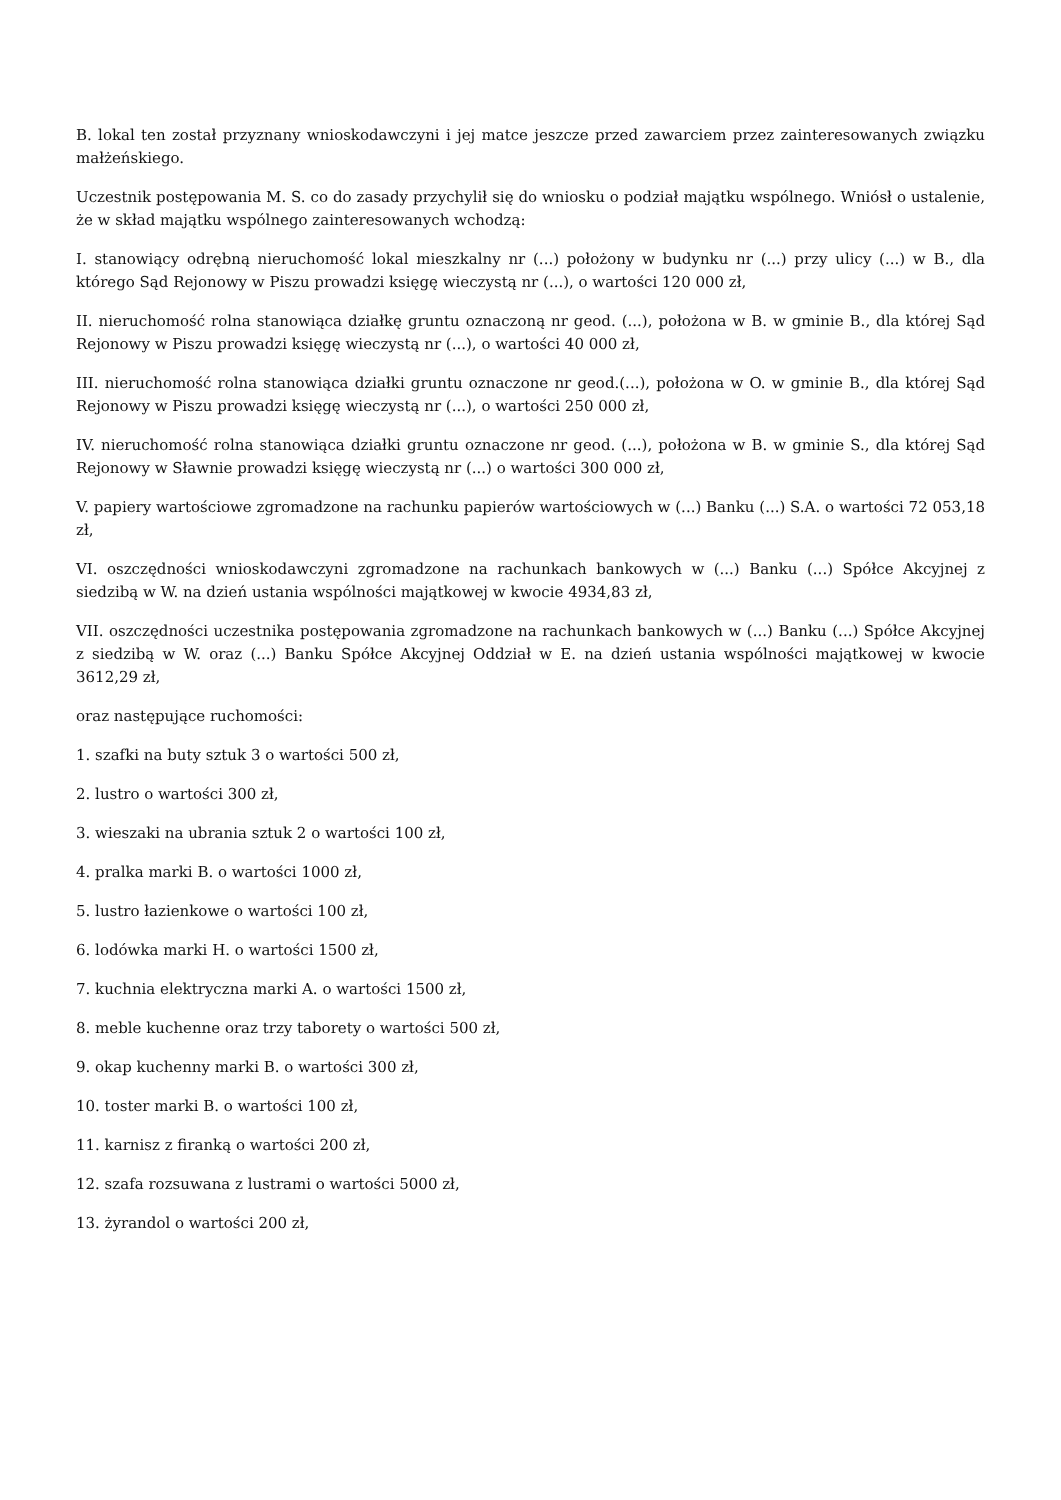B. lokal ten został przyznany wnioskodawczyni i jej matce jeszcze przed zawarciem przez zainteresowanych związku małżeńskiego.
Uczestnik postępowania M. S. co do zasady przychylił się do wniosku o podział majątku wspólnego. Wniósł o ustalenie, że w skład majątku wspólnego zainteresowanych wchodzą:
I. stanowiący odrębną nieruchomość lokal mieszkalny nr (...) położony w budynku nr (...) przy ulicy (...) w B., dla którego Sąd Rejonowy w Piszu prowadzi księgę wieczystą nr (...), o wartości 120 000 zł,
II. nieruchomość rolna stanowiąca działkę gruntu oznaczoną nr geod. (...), położona w B. w gminie B., dla której Sąd Rejonowy w Piszu prowadzi księgę wieczystą nr (...), o wartości 40 000 zł,
III. nieruchomość rolna stanowiąca działki gruntu oznaczone nr geod.(...), położona w O. w gminie B., dla której Sąd Rejonowy w Piszu prowadzi księgę wieczystą nr (...), o wartości 250 000 zł,
IV. nieruchomość rolna stanowiąca działki gruntu oznaczone nr geod. (...), położona w B. w gminie S., dla której Sąd Rejonowy w Sławnie prowadzi księgę wieczystą nr (...) o wartości 300 000 zł,
V. papiery wartościowe zgromadzone na rachunku papierów wartościowych w (...) Banku (...) S.A. o wartości 72 053,18 zł,
VI. oszczędności wnioskodawczyni zgromadzone na rachunkach bankowych w (...) Banku (...) Spółce Akcyjnej z siedzibą w W. na dzień ustania wspólności majątkowej w kwocie 4934,83 zł,
VII. oszczędności uczestnika postępowania zgromadzone na rachunkach bankowych w (...) Banku (...) Spółce Akcyjnej z siedzibą w W. oraz (...) Banku Spółce Akcyjnej Oddział w E. na dzień ustania wspólności majątkowej w kwocie 3612,29 zł,
oraz następujące ruchomości:
1. szafki na buty sztuk 3 o wartości 500 zł,
2. lustro o wartości 300 zł,
3. wieszaki na ubrania sztuk 2 o wartości 100 zł,
4. pralka marki B. o wartości 1000 zł,
5. lustro łazienkowe o wartości 100 zł,
6. lodówka marki H. o wartości 1500 zł,
7. kuchnia elektryczna marki A. o wartości 1500 zł,
8. meble kuchenne oraz trzy taborety o wartości 500 zł,
9. okap kuchenny marki B. o wartości 300 zł,
10. toster marki B. o wartości 100 zł,
11. karnisz z firanką o wartości 200 zł,
12. szafa rozsuwana z lustrami o wartości 5000 zł,
13. żyrandol o wartości 200 zł,